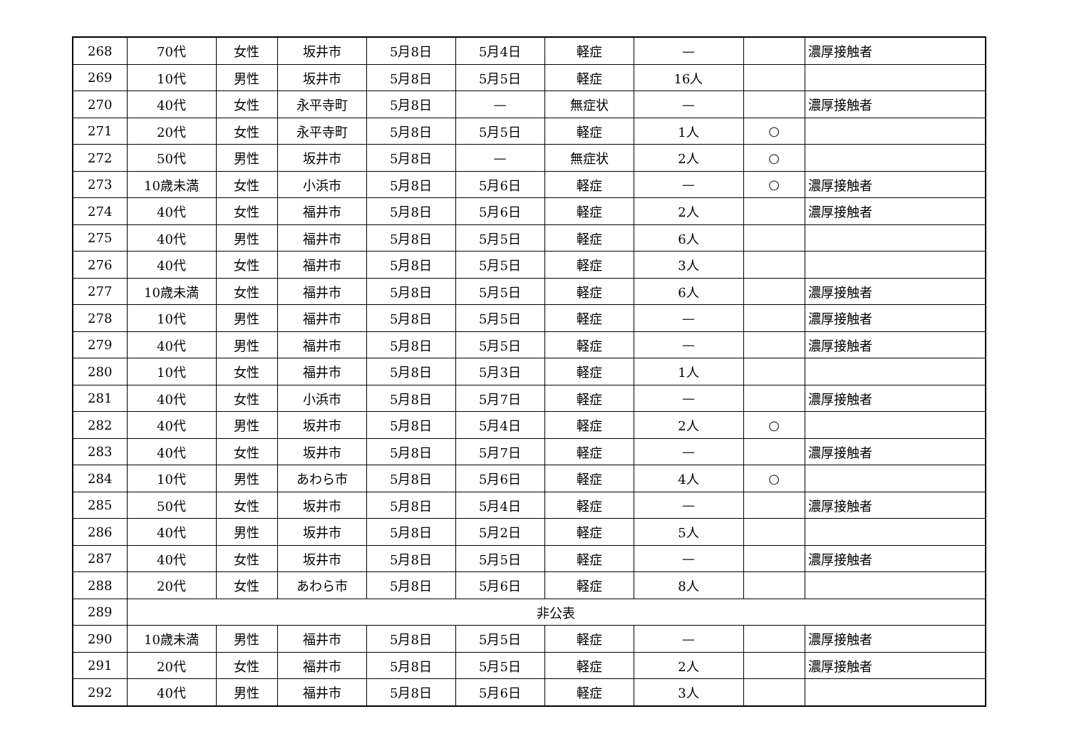| 268 | 70代 | 女性 | 坂井市 | 5月8日 | 5月4日 | 軽症 | — | | 濃厚接触者 |
| 269 | 10代 | 男性 | 坂井市 | 5月8日 | 5月5日 | 軽症 | 16人 | | |
| 270 | 40代 | 女性 | 永平寺町 | 5月8日 | — | 無症状 | — | | 濃厚接触者 |
| 271 | 20代 | 女性 | 永平寺町 | 5月8日 | 5月5日 | 軽症 | 1人 | ○ | |
| 272 | 50代 | 男性 | 坂井市 | 5月8日 | — | 無症状 | 2人 | ○ | |
| 273 | 10歳未満 | 女性 | 小浜市 | 5月8日 | 5月6日 | 軽症 | — | ○ | 濃厚接触者 |
| 274 | 40代 | 女性 | 福井市 | 5月8日 | 5月6日 | 軽症 | 2人 | | 濃厚接触者 |
| 275 | 40代 | 男性 | 福井市 | 5月8日 | 5月5日 | 軽症 | 6人 | | |
| 276 | 40代 | 女性 | 福井市 | 5月8日 | 5月5日 | 軽症 | 3人 | | |
| 277 | 10歳未満 | 女性 | 福井市 | 5月8日 | 5月5日 | 軽症 | 6人 | | 濃厚接触者 |
| 278 | 10代 | 男性 | 福井市 | 5月8日 | 5月5日 | 軽症 | — | | 濃厚接触者 |
| 279 | 40代 | 男性 | 福井市 | 5月8日 | 5月5日 | 軽症 | — | | 濃厚接触者 |
| 280 | 10代 | 女性 | 福井市 | 5月8日 | 5月3日 | 軽症 | 1人 | | |
| 281 | 40代 | 女性 | 小浜市 | 5月8日 | 5月7日 | 軽症 | — | | 濃厚接触者 |
| 282 | 40代 | 男性 | 坂井市 | 5月8日 | 5月4日 | 軽症 | 2人 | ○ | |
| 283 | 40代 | 女性 | 坂井市 | 5月8日 | 5月7日 | 軽症 | — | | 濃厚接触者 |
| 284 | 10代 | 男性 | あわら市 | 5月8日 | 5月6日 | 軽症 | 4人 | ○ | |
| 285 | 50代 | 女性 | 坂井市 | 5月8日 | 5月4日 | 軽症 | — | | 濃厚接触者 |
| 286 | 40代 | 男性 | 坂井市 | 5月8日 | 5月2日 | 軽症 | 5人 | | |
| 287 | 40代 | 女性 | 坂井市 | 5月8日 | 5月5日 | 軽症 | — | | 濃厚接触者 |
| 288 | 20代 | 女性 | あわら市 | 5月8日 | 5月6日 | 軽症 | 8人 | | |
| 289 | 非公表 | | | | | | | | |
| 290 | 10歳未満 | 男性 | 福井市 | 5月8日 | 5月5日 | 軽症 | — | | 濃厚接触者 |
| 291 | 20代 | 女性 | 福井市 | 5月8日 | 5月5日 | 軽症 | 2人 | | 濃厚接触者 |
| 292 | 40代 | 男性 | 福井市 | 5月8日 | 5月6日 | 軽症 | 3人 | | |